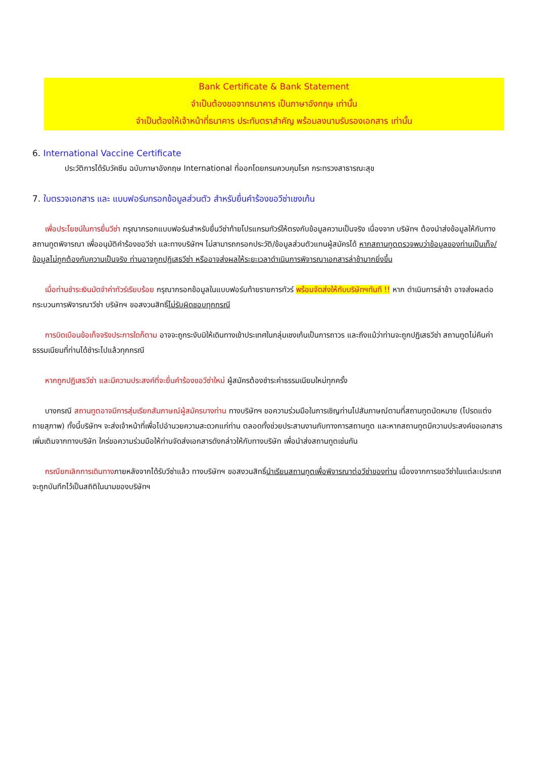Bank Certificate & Bank Statement
จำเป็นต้องขอจากธนาคาร เป็นภาษาอังกฤษ เท่านั้น
จำเป็นต้องให้เจ้าหน้าที่ธนาคาร ประทับตราสำคัญ พร้อมลงนามรับรองเอกสาร เท่านั้น
6. International Vaccine Certificate
ประวัติการได้รับวัคซีน ฉบับภาษาอังกฤษ International ที่ออกโดยกรมควบคุมโรค กระทรวงสาธารณะสุข
7. ใบตรวจเอกสาร และ แบบฟอร์มกรอกข้อมูลส่วนตัว สำหรับยื่นคำร้องขอวีซ่าเชงเก้น
เพื่อประโยชน์ในการยื่นวีซ่า กรุณากรอกแบบฟอร์มสำหรับยื่นวีซ่าท้ายโปรแกรมทัวร์ให้ตรงกับข้อมูลความเป็นจริง เนื่องจาก บริษัทฯ ต้องนำส่งข้อมูลให้กับทางสถานทูตพิจารณา เพื่ออนุมัติคำร้องขอวีซ่า และทางบริษัทฯ ไม่สามารถกรอกประวัติ/ข้อมูลส่วนตัวแทนผู้สมัครได้ หากสถานทูตตรวจพบว่าข้อมูลของท่านเป็นเท็จ/ข้อมูลไม่ถูกต้องกับความเป็นจริง ท่านอาจถูกปฏิเสธวีซ่า หรืออาจส่งผลให้ระยะเวลาดำเนินการพิจารณาเอกสารล่าช้ามากยิ่งขึ้น
เมื่อท่านชำระเงินมัดจำค่าทัวร์เรียบร้อย กรุณากรอกข้อมูลในแบบฟอร์มท้ายรายการทัวร์ พร้อมจัดส่งให้กับบริษัทฯทันที !! หาก ดำเนินการล่าช้า อาจส่งผลต่อกระบวนการพิจารณาวีซ่า บริษัทฯ ขอสงวนสิทธิ์ไม่รับผิดชอบทุกกรณี
การบิดเบือนข้อเท็จจริงประการใดก็ตาม อาจจะถูกระงับมิให้เดินทางเข้าประเทศในกลุ่มเชงเก้นเป็นการถาวร และถึงแม้ว่าท่านจะถูกปฏิเสธวีซ่า สถานทูตไม่คืนค่าธรรมเนียมที่ท่านได้ชำระไปแล้วทุกกรณี
หากถูกปฏิเสธวีซ่า และมีความประสงค์ที่จะยื่นคำร้องขอวีซ่าใหม่ ผู้สมัครต้องชำระค่าธรรมเนียมใหม่ทุกครั้ง
บางกรณี สถานทูตอาจมีการสุ่มเรียกสัมภาษณ์ผู้สมัครบางท่าน ทางบริษัทฯ ขอความร่วมมือในการเชิญท่านไปสัมภาษณ์ตามที่สถานทูตนัดหมาย (โปรดแต่งกายสุภาพ) ทั้งนี้บริษัทฯ จะส่งเจ้าหน้าที่เพื่อไปอำนวยความสะดวกแก่ท่าน ตลอดทั้งช่วยประสานงานกับทางการสถานทูต และหากสถานทูตมีความประสงค์ขอเอกสารเพิ่มเติมจากทางบริษัท ใคร่ขอความร่วมมือให้ท่านจัดส่งเอกสารดังกล่าวให้กับทางบริษัท เพื่อนำส่งสถานทูตเช่นกัน
กรณียกเลิกการเดินทางภายหลังจากได้รับวีซ่าแล้ว ทางบริษัทฯ ขอสงวนสิทธิ์นำเรียนสถานทูตเพื่อพิจารณาต่อวีซ่าของท่าน เนื่องจากการขอวีซ่าในแต่ละประเทศจะถูกบันทึกไว้เป็นสถิติในนามของบริษัทฯ